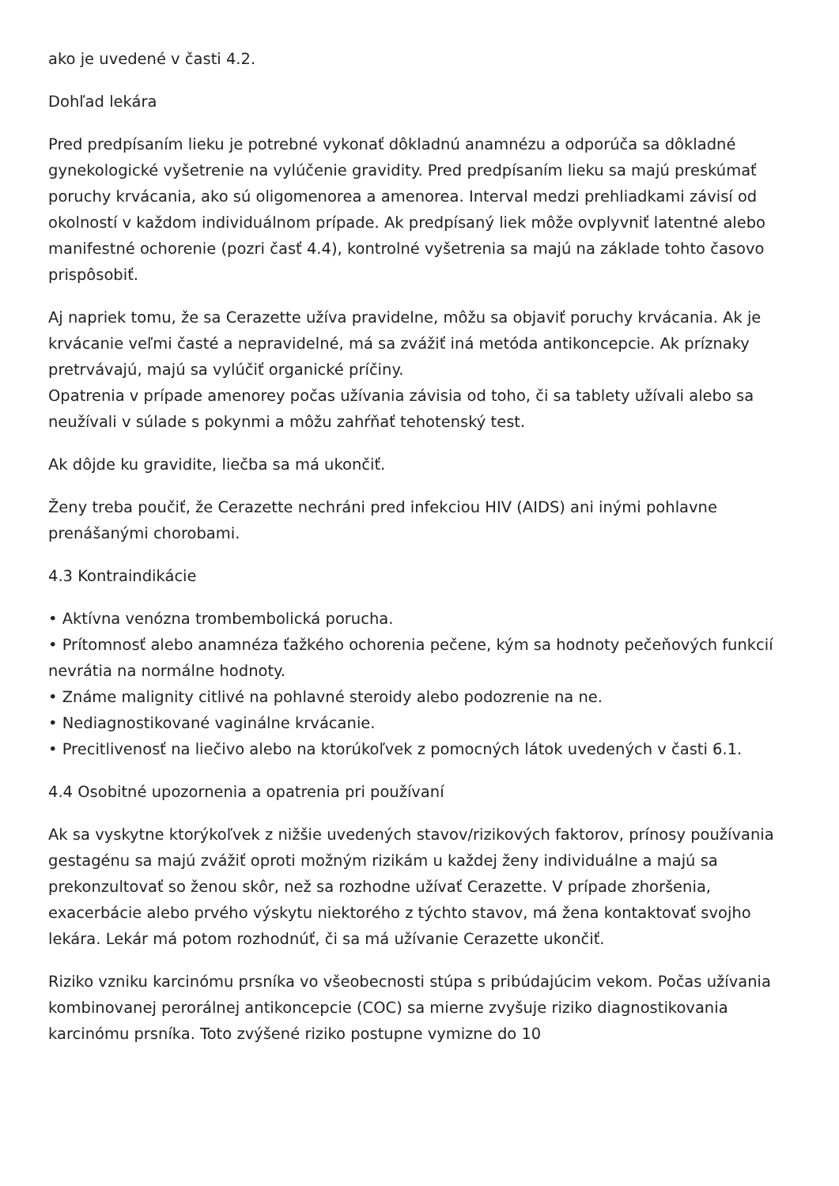ako je uvedené v časti 4.2.
Dohľad lekára
Pred predpísaním lieku je potrebné vykonať dôkladnú anamnézu a odporúča sa dôkladné gynekologické vyšetrenie na vylúčenie gravidity. Pred predpísaním lieku sa majú preskúmať poruchy krvácania, ako sú oligomenorea a amenorea. Interval medzi prehliadkami závisí od okolností v každom individuálnom prípade. Ak predpísaný liek môže ovplyvniť latentné alebo manifestné ochorenie (pozri časť 4.4), kontrolné vyšetrenia sa majú na základe tohto časovo prispôsobiť.
Aj napriek tomu, že sa Cerazette užíva pravidelne, môžu sa objaviť poruchy krvácania. Ak je krvácanie veľmi časté a nepravidelné, má sa zvážiť iná metóda antikoncepcie. Ak príznaky pretrvávajú, majú sa vylúčiť organické príčiny.
Opatrenia v prípade amenorey počas užívania závisia od toho, či sa tablety užívali alebo sa neužívali v súlade s pokynmi a môžu zahŕňať tehotenský test.
Ak dôjde ku gravidite, liečba sa má ukončiť.
Ženy treba poučiť, že Cerazette nechráni pred infekciou HIV (AIDS) ani inými pohlavne prenášanými chorobami.
4.3 Kontraindikácie
• Aktívna venózna trombembolická porucha.
• Prítomnosť alebo anamnéza ťažkého ochorenia pečene, kým sa hodnoty pečeňových funkcií nevrátia na normálne hodnoty.
• Známe malignity citlivé na pohlavné steroidy alebo podozrenie na ne.
• Nediagnostikované vaginálne krvácanie.
• Precitlivenosť na liečivo alebo na ktorúkoľvek z pomocných látok uvedených v časti 6.1.
4.4 Osobitné upozornenia a opatrenia pri používaní
Ak sa vyskytne ktorýkoľvek z nižšie uvedených stavov/rizikových faktorov, prínosy používania gestagénu sa majú zvážiť oproti možným rizikám u každej ženy individuálne a majú sa prekonzultovať so ženou skôr, než sa rozhodne užívať Cerazette. V prípade zhoršenia, exacerbácie alebo prvého výskytu niektorého z týchto stavov, má žena kontaktovať svojho lekára. Lekár má potom rozhodnúť, či sa má užívanie Cerazette ukončiť.
Riziko vzniku karcinómu prsníka vo všeobecnosti stúpa s pribúdajúcim vekom. Počas užívania kombinovanej perorálnej antikoncepcie (COC) sa mierne zvyšuje riziko diagnostikovania karcinómu prsníka. Toto zvýšené riziko postupne vymizne do 10